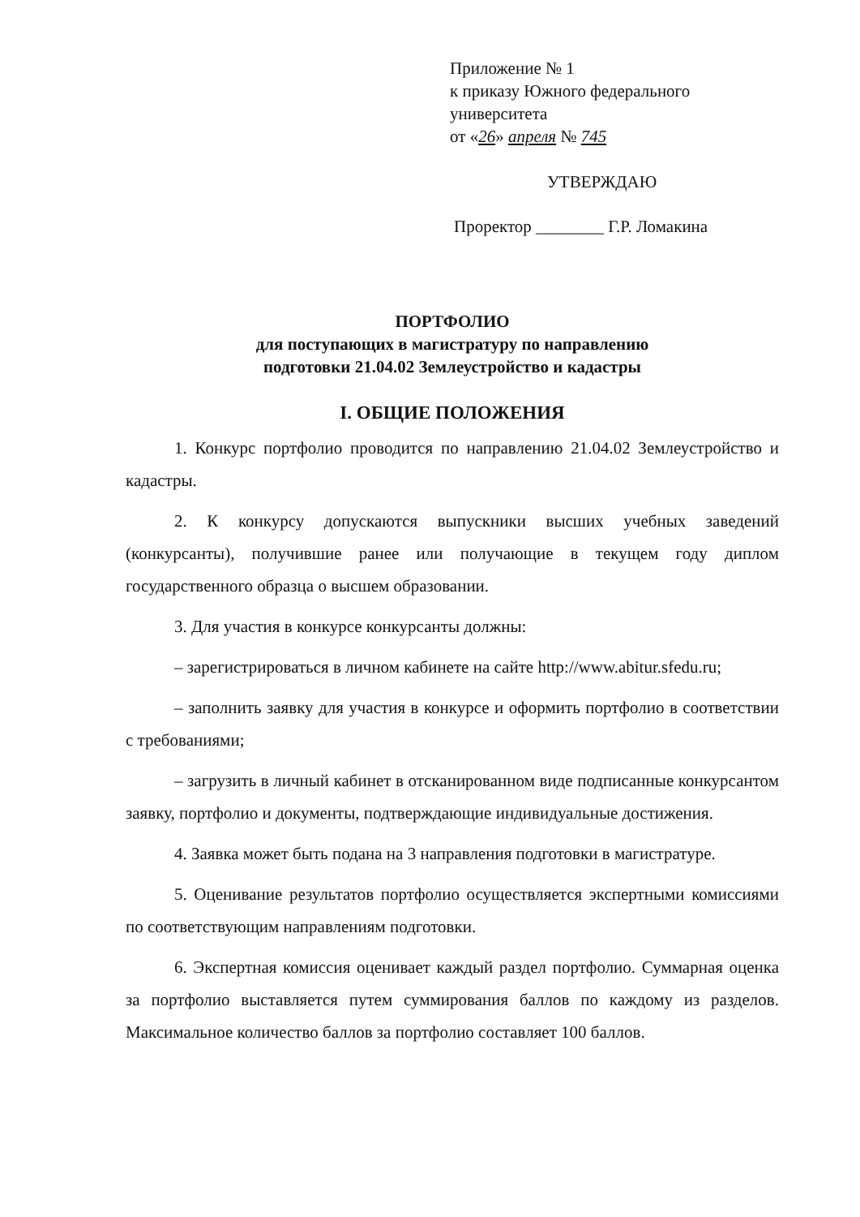Приложение № 1
к приказу Южного федерального
университета
от «26» апреля № 745
УТВЕРЖДАЮ
Проректор ________ Г.Р. Ломакина
ПОРТФОЛИО
для поступающих в магистратуру по направлению
подготовки 21.04.02 Землеустройство и кадастры
I. ОБЩИЕ ПОЛОЖЕНИЯ
1. Конкурс портфолио проводится по направлению 21.04.02 Землеустройство и кадастры.
2. К конкурсу допускаются выпускники высших учебных заведений (конкурсанты), получившие ранее или получающие в текущем году диплом государственного образца о высшем образовании.
3. Для участия в конкурсе конкурсанты должны:
– зарегистрироваться в личном кабинете на сайте http://www.abitur.sfedu.ru;
– заполнить заявку для участия в конкурсе и оформить портфолио в соответствии с требованиями;
– загрузить в личный кабинет в отсканированном виде подписанные конкурсантом заявку, портфолио и документы, подтверждающие индивидуальные достижения.
4. Заявка может быть подана на 3 направления подготовки в магистратуре.
5. Оценивание результатов портфолио осуществляется экспертными комиссиями по соответствующим направлениям подготовки.
6. Экспертная комиссия оценивает каждый раздел портфолио. Суммарная оценка за портфолио выставляется путем суммирования баллов по каждому из разделов. Максимальное количество баллов за портфолио составляет 100 баллов.